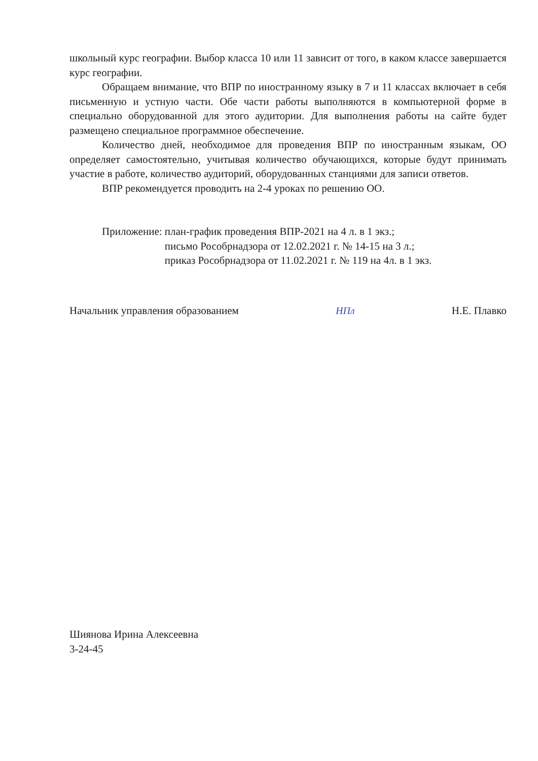школьный курс географии. Выбор класса 10 или 11 зависит от того, в каком классе завершается курс географии.
Обращаем внимание, что ВПР по иностранному языку в 7 и 11 классах включает в себя письменную и устную части. Обе части работы выполняются в компьютерной форме в специально оборудованной для этого аудитории. Для выполнения работы на сайте будет размещено специальное программное обеспечение.
Количество дней, необходимое для проведения ВПР по иностранным языкам, ОО определяет самостоятельно, учитывая количество обучающихся, которые будут принимать участие в работе, количество аудиторий, оборудованных станциями для записи ответов.
ВПР рекомендуется проводить на 2-4 уроках по решению ОО.
Приложение: план-график проведения ВПР-2021 на 4 л. в 1 экз.;
письмо Рособрнадзора от 12.02.2021 г. № 14-15 на 3 л.;
приказ Рособрнадзора от 11.02.2021 г. № 119 на 4л. в 1 экз.
Начальник управления образованием НПл Н.Е. Плавко
Шиянова Ирина Алексеевна
3-24-45